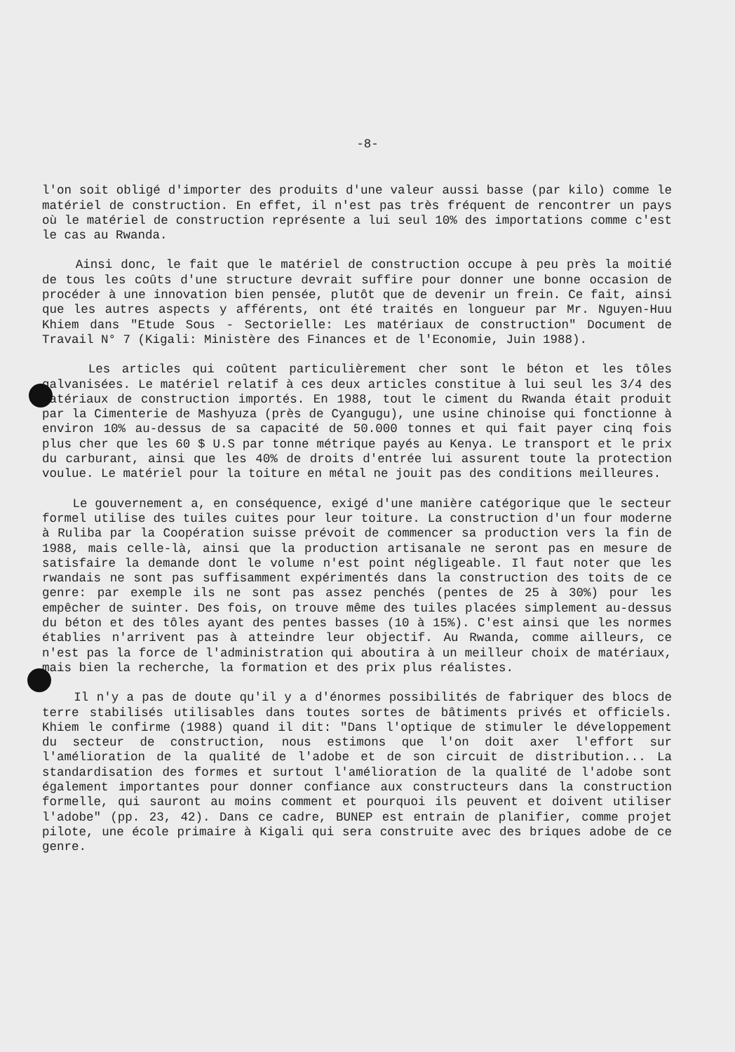-8-
l'on soit obligé d'importer des produits d'une valeur aussi basse (par kilo) comme le matériel de construction. En effet, il n'est pas très fréquent de rencontrer un pays où le matériel de construction représente a lui seul 10% des importations comme c'est le cas au Rwanda.
Ainsi donc, le fait que le matériel de construction occupe à peu près la moitié de tous les coûts d'une structure devrait suffire pour donner une bonne occasion de procéder à une innovation bien pensée, plutôt que de devenir un frein. Ce fait, ainsi que les autres aspects y afférents, ont été traités en longueur par Mr. Nguyen-Huu Khiem dans "Etude Sous - Sectorielle: Les matériaux de construction" Document de Travail N° 7 (Kigali: Ministère des Finances et de l'Economie, Juin 1988).
Les articles qui coûtent particulièrement cher sont le béton et les tôles galvanisées. Le matériel relatif à ces deux articles constitue à lui seul les 3/4 des matériaux de construction importés. En 1988, tout le ciment du Rwanda était produit par la Cimenterie de Mashyuza (près de Cyangugu), une usine chinoise qui fonctionne à environ 10% au-dessus de sa capacité de 50.000 tonnes et qui fait payer cinq fois plus cher que les 60 $ U.S par tonne métrique payés au Kenya. Le transport et le prix du carburant, ainsi que les 40% de droits d'entrée lui assurent toute la protection voulue. Le matériel pour la toiture en métal ne jouit pas des conditions meilleures.
Le gouvernement a, en conséquence, exigé d'une manière catégorique que le secteur formel utilise des tuiles cuites pour leur toiture. La construction d'un four moderne à Ruliba par la Coopération suisse prévoit de commencer sa production vers la fin de 1988, mais celle-là, ainsi que la production artisanale ne seront pas en mesure de satisfaire la demande dont le volume n'est point négligeable. Il faut noter que les rwandais ne sont pas suffisamment expérimentés dans la construction des toits de ce genre: par exemple ils ne sont pas assez penchés (pentes de 25 à 30%) pour les empêcher de suinter. Des fois, on trouve même des tuiles placées simplement au-dessus du béton et des tôles ayant des pentes basses (10 à 15%). C'est ainsi que les normes établies n'arrivent pas à atteindre leur objectif. Au Rwanda, comme ailleurs, ce n'est pas la force de l'administration qui aboutira à un meilleur choix de matériaux, mais bien la recherche, la formation et des prix plus réalistes.
Il n'y a pas de doute qu'il y a d'énormes possibilités de fabriquer des blocs de terre stabilisés utilisables dans toutes sortes de bâtiments privés et officiels. Khiem le confirme (1988) quand il dit: "Dans l'optique de stimuler le développement du secteur de construction, nous estimons que l'on doit axer l'effort sur l'amélioration de la qualité de l'adobe et de son circuit de distribution... La standardisation des formes et surtout l'amélioration de la qualité de l'adobe sont également importantes pour donner confiance aux constructeurs dans la construction formelle, qui sauront au moins comment et pourquoi ils peuvent et doivent utiliser l'adobe" (pp. 23, 42). Dans ce cadre, BUNEP est entrain de planifier, comme projet pilote, une école primaire à Kigali qui sera construite avec des briques adobe de ce genre.